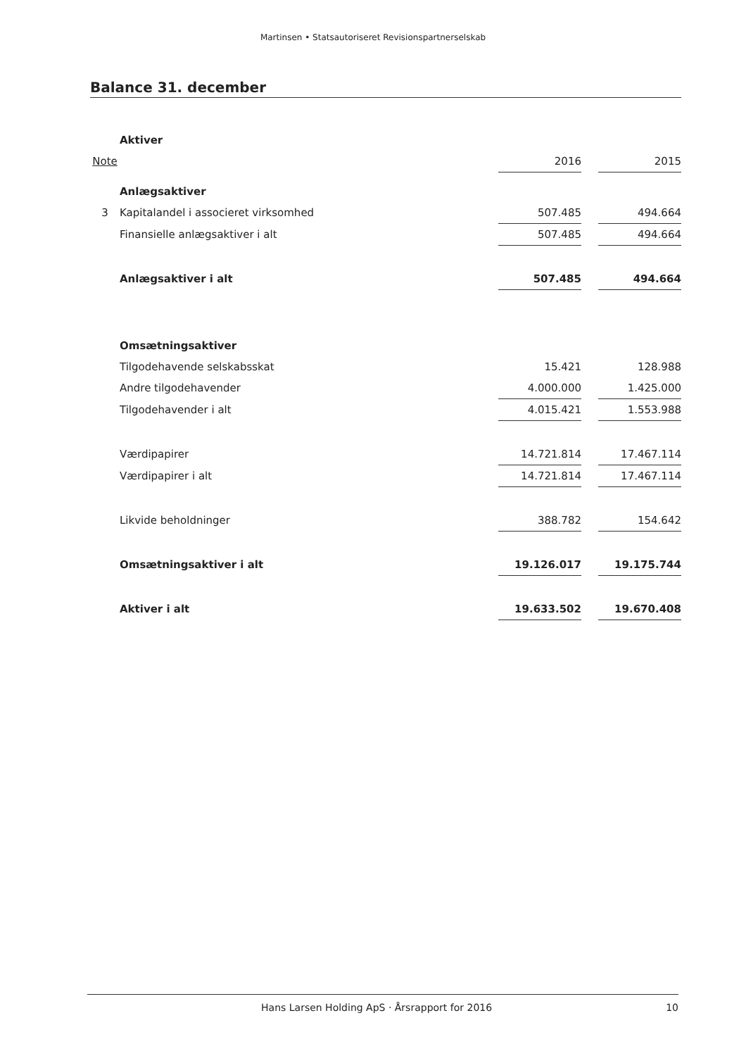Martinsen • Statsautoriseret Revisionspartnerselskab
Balance 31. december
| | Aktiver | | | |
| Note | | 2016 | | 2015 |
| | Anlægsaktiver | | | |
| 3 | Kapitalandel i associeret virksomhed | 507.485 | | 494.664 |
| | Finansielle anlægsaktiver i alt | 507.485 | | 494.664 |
| | Anlægsaktiver i alt | 507.485 | | 494.664 |
| | Omsætningsaktiver | | | |
| | Tilgodehavende selskabsskat | 15.421 | | 128.988 |
| | Andre tilgodehavender | 4.000.000 | | 1.425.000 |
| | Tilgodehavender i alt | 4.015.421 | | 1.553.988 |
| | Værdipapirer | 14.721.814 | | 17.467.114 |
| | Værdipapirer i alt | 14.721.814 | | 17.467.114 |
| | Likvide beholdninger | 388.782 | | 154.642 |
| | Omsætningsaktiver i alt | 19.126.017 | | 19.175.744 |
| | Aktiver i alt | 19.633.502 | | 19.670.408 |
Hans Larsen Holding ApS · Årsrapport for 2016 10